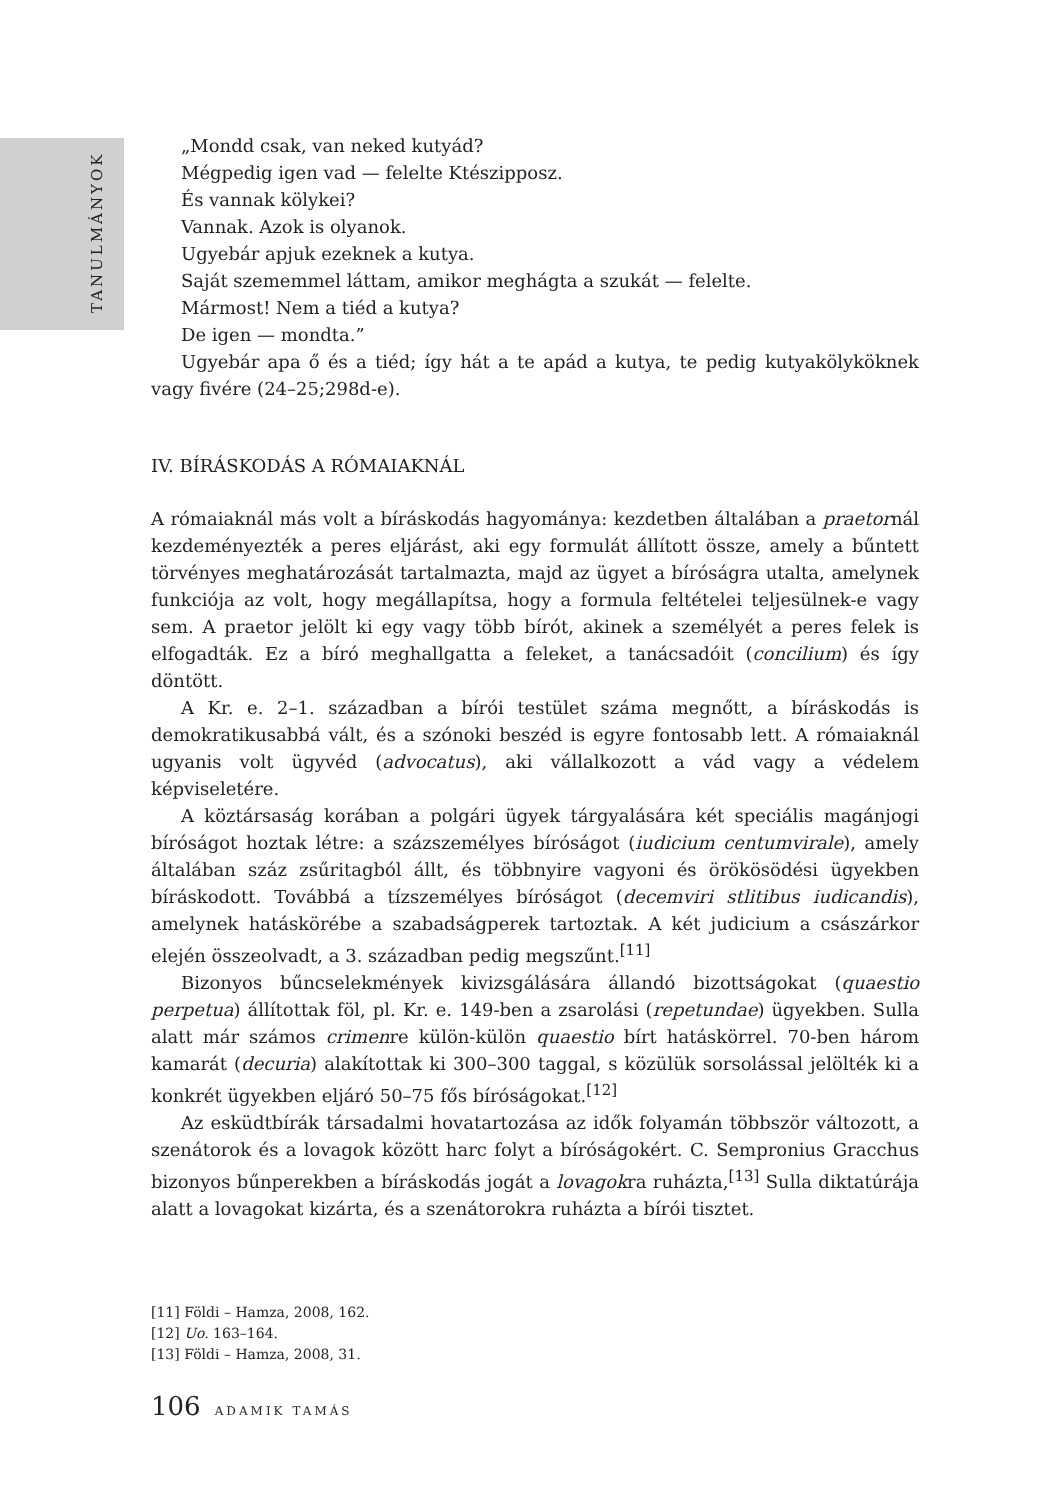TANULMÁNYOK
„Mondd csak, van neked kutyád?
Mégpedig igen vad — felelte Ktészipposz.
És vannak kölykei?
Vannak. Azok is olyanok.
Ugyebár apjuk ezeknek a kutya.
Saját szememmel láttam, amikor meghágta a szukát — felelte.
Mármost! Nem a tiéd a kutya?
De igen — mondta.”
Ugyebár apa ő és a tiéd; így hát a te apád a kutya, te pedig kutyakölyköknek vagy fivére (24–25;298d-e).
IV. BÍRÁSKODÁS A RÓMAIAKNÁL
A rómaiaknál más volt a bíráskodás hagyománya: kezdetben általában a praetornál kezdeményezték a peres eljárást, aki egy formulát állított össze, amely a bűntett törvényes meghatározását tartalmazta, majd az ügyet a bíróságra utalta, amelynek funkciója az volt, hogy megállapítsa, hogy a formula feltételei teljesülnek-e vagy sem. A praetor jelölt ki egy vagy több bírót, akinek a személyét a peres felek is elfogadták. Ez a bíró meghallgatta a feleket, a tanácsadóit (concilium) és így döntött.
A Kr. e. 2–1. században a bírói testület száma megnőtt, a bíráskodás is demokratikusabbá vált, és a szónoki beszéd is egyre fontosabb lett. A rómaiaknál ugyanis volt ügyvéd (advocatus), aki vállalkozott a vád vagy a védelem képviseletére.
A köztársaság korában a polgári ügyek tárgyalására két speciális magánjogi bíróságot hoztak létre: a százszemélyes bíróságot (iudicium centumvirale), amely általában száz zsűritagból állt, és többnyire vagyoni és örökösödési ügyekben bíráskodott. Továbbá a tízszemélyes bíróságot (decemviri stlitibus iudicandis), amelynek hatáskörébe a szabadságperek tartoztak. A két judicium a császárkor elején összeolvadt, a 3. században pedig megszűnt.<sup>[11]</sup>
Bizonyos bűncselekmények kivizsgálására állandó bizottságokat (quaestio perpetua) állítottak föl, pl. Kr. e. 149-ben a zsarolási (repetundae) ügyekben. Sulla alatt már számos crimenre külön-külön quaestio bírt hatáskörrel. 70-ben három kamarát (decuria) alakítottak ki 300–300 taggal, s közülük sorsolással jelölték ki a konkrét ügyekben eljáró 50–75 fős bíróságokat.<sup>[12]</sup>
Az esküdtbírák társadalmi hovatartozása az idők folyamán többször változott, a szenátorok és a lovagok között harc folyt a bíróságokért. C. Sempronius Gracchus bizonyos bűnperekben a bíráskodás jogát a lovagokra ruházta,<sup>[13]</sup> Sulla diktatúrája alatt a lovagokat kizárta, és a szenátorokra ruházta a bírói tisztet.
[11] Földi – Hamza, 2008, 162.
[12] Uo. 163–164.
[13] Földi – Hamza, 2008, 31.
106 ADAMIK TAMÁS